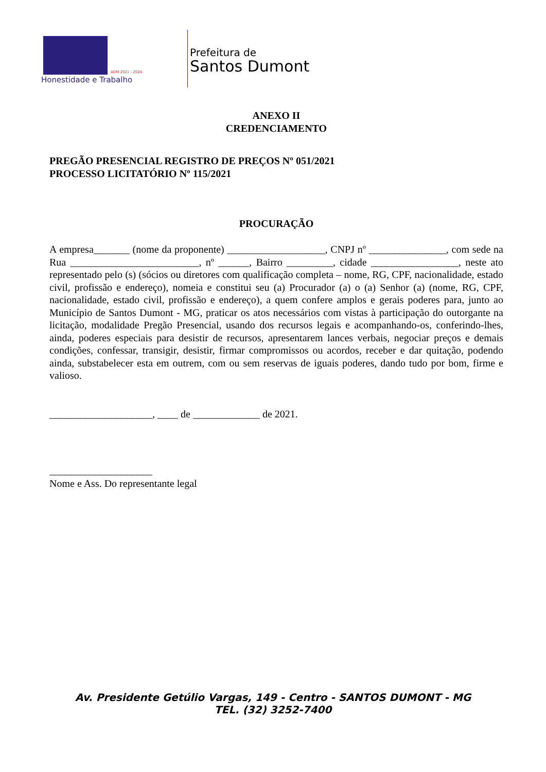ADM 2021 - 2024
Honestidade e Trabalho
Prefeitura de
Santos Dumont
ANEXO II
CREDENCIAMENTO
PREGÃO PRESENCIAL REGISTRO DE PREÇOS Nº 051/2021
PROCESSO LICITATÓRIO Nº 115/2021
PROCURAÇÃO
A empresa_______ (nome da proponente) ___________________, CNPJ nº _______________, com sede na Rua _________________________, nº ______, Bairro _________, cidade _________________, neste ato representado pelo (s) (sócios ou diretores com qualificação completa – nome, RG, CPF, nacionalidade, estado civil, profissão e endereço), nomeia e constitui seu (a) Procurador (a) o (a) Senhor (a) (nome, RG, CPF, nacionalidade, estado civil, profissão e endereço), a quem confere amplos e gerais poderes para, junto ao Município de Santos Dumont - MG, praticar os atos necessários com vistas à participação do outorgante na licitação, modalidade Pregão Presencial, usando dos recursos legais e acompanhando-os, conferindo-lhes, ainda, poderes especiais para desistir de recursos, apresentarem lances verbais, negociar preços e demais condições, confessar, transigir, desistir, firmar compromissos ou acordos, receber e dar quitação, podendo ainda, substabelecer esta em outrem, com ou sem reservas de iguais poderes, dando tudo por bom, firme e valioso.
____________________, ____ de _____________ de 2021.
____________________
Nome e Ass. Do representante legal
Av. Presidente Getúlio Vargas, 149 - Centro - SANTOS DUMONT - MG
TEL. (32) 3252-7400